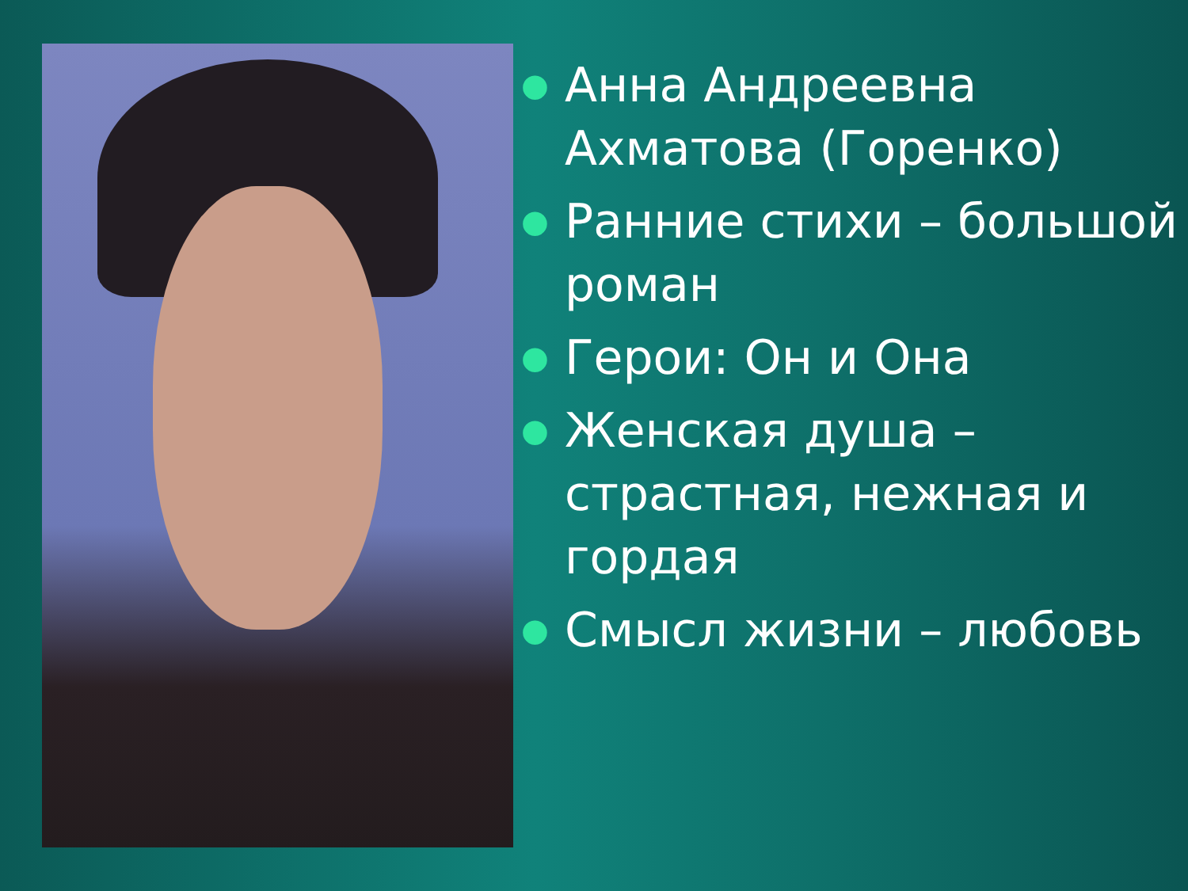● Анна Андреевна Ахматова (Горенко)
● Ранние стихи – большой роман
● Герои: Он и Она
● Женская душа – страстная, нежная и гордая
● Смысл жизни – любовь